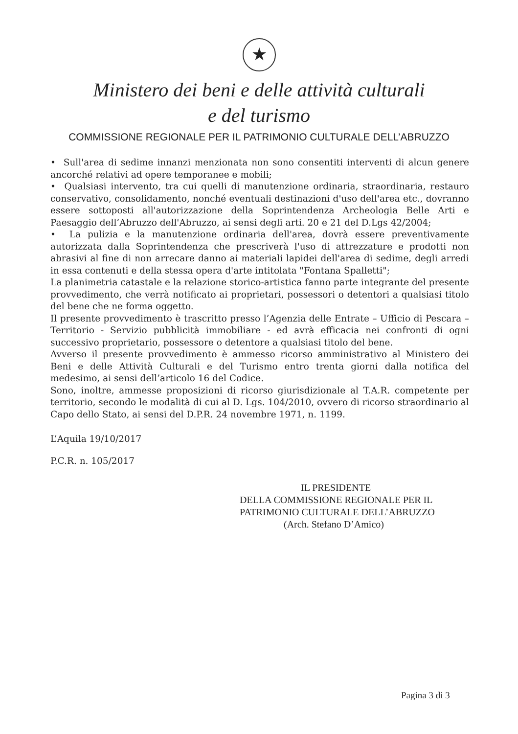★
Ministero dei beni e delle attività culturali
e del turismo
COMMISSIONE REGIONALE PER IL PATRIMONIO CULTURALE DELL’ABRUZZO
• Sull'area di sedime innanzi menzionata non sono consentiti interventi di alcun genere ancorché relativi ad opere temporanee e mobili;
• Qualsiasi intervento, tra cui quelli di manutenzione ordinaria, straordinaria, restauro conservativo, consolidamento, nonché eventuali destinazioni d'uso dell'area etc., dovranno essere sottoposti all'autorizzazione della Soprintendenza Archeologia Belle Arti e Paesaggio dell’Abruzzo dell'Abruzzo, ai sensi degli arti. 20 e 21 del D.Lgs 42/2004;
• La pulizia e la manutenzione ordinaria dell'area, dovrà essere preventivamente autorizzata dalla Soprintendenza che prescriverà l'uso di attrezzature e prodotti non abrasivi al fine di non arrecare danno ai materiali lapidei dell'area di sedime, degli arredi in essa contenuti e della stessa opera d'arte intitolata "Fontana Spalletti";
La planimetria catastale e la relazione storico-artistica fanno parte integrante del presente provvedimento, che verrà notificato ai proprietari, possessori o detentori a qualsiasi titolo del bene che ne forma oggetto.
Il presente provvedimento è trascritto presso l’Agenzia delle Entrate – Ufficio di Pescara – Territorio - Servizio pubblicità immobiliare - ed avrà efficacia nei confronti di ogni successivo proprietario, possessore o detentore a qualsiasi titolo del bene.
Avverso il presente provvedimento è ammesso ricorso amministrativo al Ministero dei Beni e delle Attività Culturali e del Turismo entro trenta giorni dalla notifica del medesimo, ai sensi dell’articolo 16 del Codice.
Sono, inoltre, ammesse proposizioni di ricorso giurisdizionale al T.A.R. competente per territorio, secondo le modalità di cui al D. Lgs. 104/2010, ovvero di ricorso straordinario al Capo dello Stato, ai sensi del D.P.R. 24 novembre 1971, n. 1199.
L’Aquila 19/10/2017
P.C.R. n. 105/2017
IL PRESIDENTE
DELLA COMMISSIONE REGIONALE PER IL
PATRIMONIO CULTURALE DELL’ABRUZZO
(Arch. Stefano D’Amico)
Pagina 3 di 3